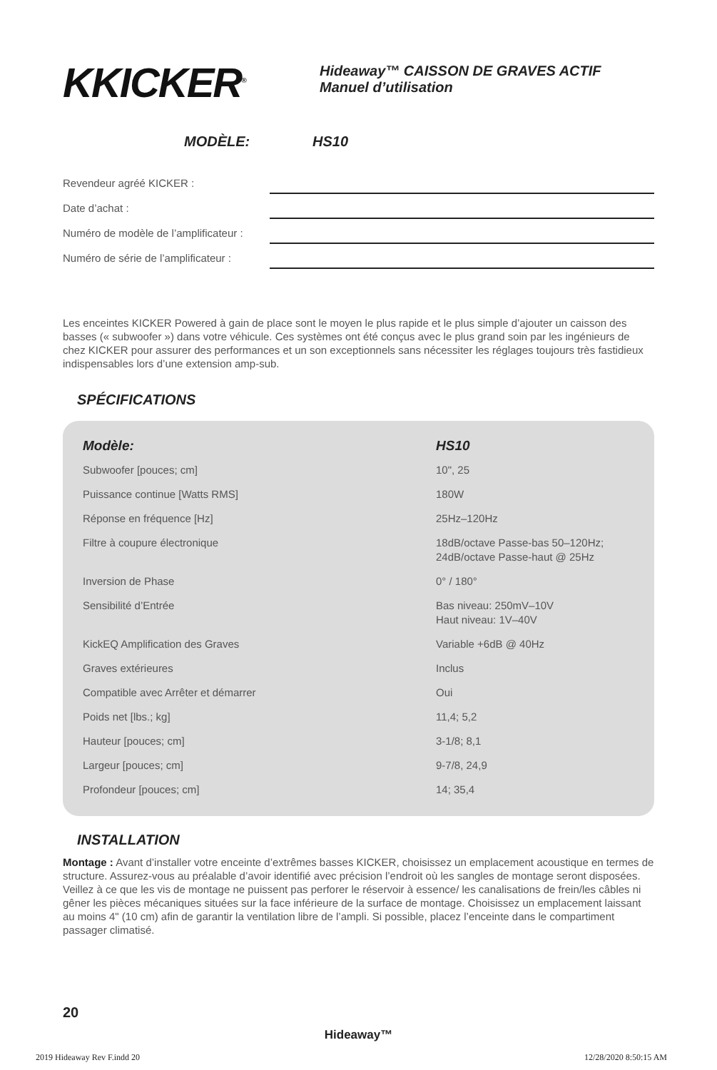KKICKER<sup>®</sup>
Hideaway™ CAISSON DE GRAVES ACTIF
Manuel d’utilisation
MODÈLE: HS10
Revendeur agréé KICKER :
Date d’achat :
Numéro de modèle de l’amplificateur :
Numéro de série de l’amplificateur :
Les enceintes KICKER Powered à gain de place sont le moyen le plus rapide et le plus simple d’ajouter un caisson des basses (« subwoofer ») dans votre véhicule. Ces systèmes ont été conçus avec le plus grand soin par les ingénieurs de chez KICKER pour assurer des performances et un son exceptionnels sans nécessiter les réglages toujours très fastidieux indispensables lors d’une extension amp-sub.
SPÉCIFICATIONS
| Modèle: | HS10 |
| --- | --- |
| Subwoofer [pouces; cm] | 10", 25 |
| Puissance continue [Watts RMS] | 180W |
| Réponse en fréquence [Hz] | 25Hz–120Hz |
| Filtre à coupure électronique | 18dB/octave Passe-bas 50–120Hz; 24dB/octave Passe-haut @ 25Hz |
| Inversion de Phase | 0° / 180° |
| Sensibilité d’Entrée | Bas niveau: 250mV–10V Haut niveau: 1V–40V |
| KickEQ Amplification des Graves | Variable +6dB @ 40Hz |
| Graves extérieures | Inclus |
| Compatible avec Arrêter et démarrer | Oui |
| Poids net [lbs.; kg] | 11,4; 5,2 |
| Hauteur [pouces; cm] | 3-1/8; 8,1 |
| Largeur [pouces; cm] | 9-7/8, 24,9 |
| Profondeur [pouces; cm] | 14; 35,4 |
INSTALLATION
Montage : Avant d’installer votre enceinte d’extrêmes basses KICKER, choisissez un emplacement acoustique en termes de structure. Assurez-vous au préalable d’avoir identifié avec précision l’endroit où les sangles de montage seront disposées. Veillez à ce que les vis de montage ne puissent pas perforer le réservoir à essence/ les canalisations de frein/les câbles ni gêner les pièces mécaniques situées sur la face inférieure de la surface de montage. Choisissez un emplacement laissant au moins 4" (10 cm) afin de garantir la ventilation libre de l’ampli. Si possible, placez l’enceinte dans le compartiment passager climatisé.
20
Hideaway™
2019 Hideaway Rev F.indd 20 12/28/2020 8:50:15 AM